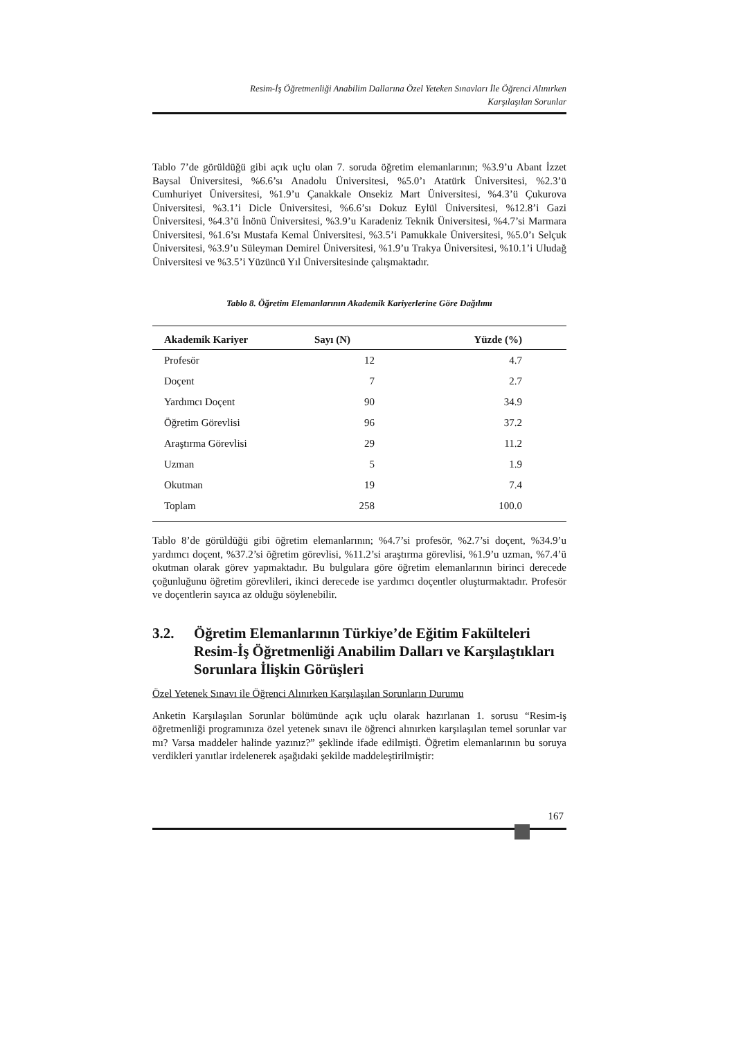Resim-İş Öğretmenliği Anabilim Dallarına Özel Yeteken Sınavları İle Öğrenci Alınırken
Karşılaşılan Sorunlar
Tablo 7’de görüldüğü gibi açık uçlu olan 7. soruda öğretim elemanlarının; %3.9’u Abant İzzet Baysal Üniversitesi, %6.6’sı Anadolu Üniversitesi, %5.0’ı Atatürk Üniversitesi, %2.3’ü Cumhuriyet Üniversitesi, %1.9’u Çanakkale Onsekiz Mart Üniversitesi, %4.3’ü Çukurova Üniversitesi, %3.1’i Dicle Üniversitesi, %6.6’sı Dokuz Eylül Üniversitesi, %12.8’i Gazi Üniversitesi, %4.3’ü İnönü Üniversitesi, %3.9’u Karadeniz Teknik Üniversitesi, %4.7’si Marmara Üniversitesi, %1.6’sı Mustafa Kemal Üniversitesi, %3.5’i Pamukkale Üniversitesi, %5.0’ı Selçuk Üniversitesi, %3.9’u Süleyman Demirel Üniversitesi, %1.9’u Trakya Üniversitesi, %10.1’i Uludağ Üniversitesi ve %3.5’i Yüzüncü Yıl Üniversitesinde çalışmaktadır.
Tablo 8. Öğretim Elemanlarının Akademik Kariyerlerine Göre Dağılımı
| Akademik Kariyer | Sayı (N) | Yüzde (%) |
| --- | --- | --- |
| Profesör | 12 | 4.7 |
| Doçent | 7 | 2.7 |
| Yardımcı Doçent | 90 | 34.9 |
| Öğretim Görevlisi | 96 | 37.2 |
| Araştırma Görevlisi | 29 | 11.2 |
| Uzman | 5 | 1.9 |
| Okutman | 19 | 7.4 |
| Toplam | 258 | 100.0 |
Tablo 8’de görüldüğü gibi öğretim elemanlarının; %4.7’si profesör, %2.7’si doçent, %34.9’u yardımcı doçent, %37.2’si öğretim görevlisi, %11.2’si araştırma görevlisi, %1.9’u uzman, %7.4’ü okutman olarak görev yapmaktadır. Bu bulgulara göre öğretim elemanlarının birinci derecede çoğunluğunu öğretim görevlileri, ikinci derecede ise yardımcı doçentler oluşturmaktadır. Profesör ve doçentlerin sayıca az olduğu söylenebilir.
3.2. Öğretim Elemanlarının Türkiye’de Eğitim Fakülteleri Resim-İş Öğretmenliği Anabilim Dalları ve Karşılaştıkları Sorunlara İlişkin Görüşleri
Özel Yetenek Sınavı ile Öğrenci Alınırken Karşılaşılan Sorunların Durumu
Anketin Karşılaşılan Sorunlar bölümünde açık uçlu olarak hazırlanan 1. sorusu “Resim-iş öğretmenliği programınıza özel yetenek sınavı ile öğrenci alınırken karşılaşılan temel sorunlar var mı? Varsa maddeler halinde yazınız?” şeklinde ifade edilmişti. Öğretim elemanlarının bu soruya verdikleri yanıtlar irdelenerek aşağıdaki şekilde maddeleştirilmiştir:
167